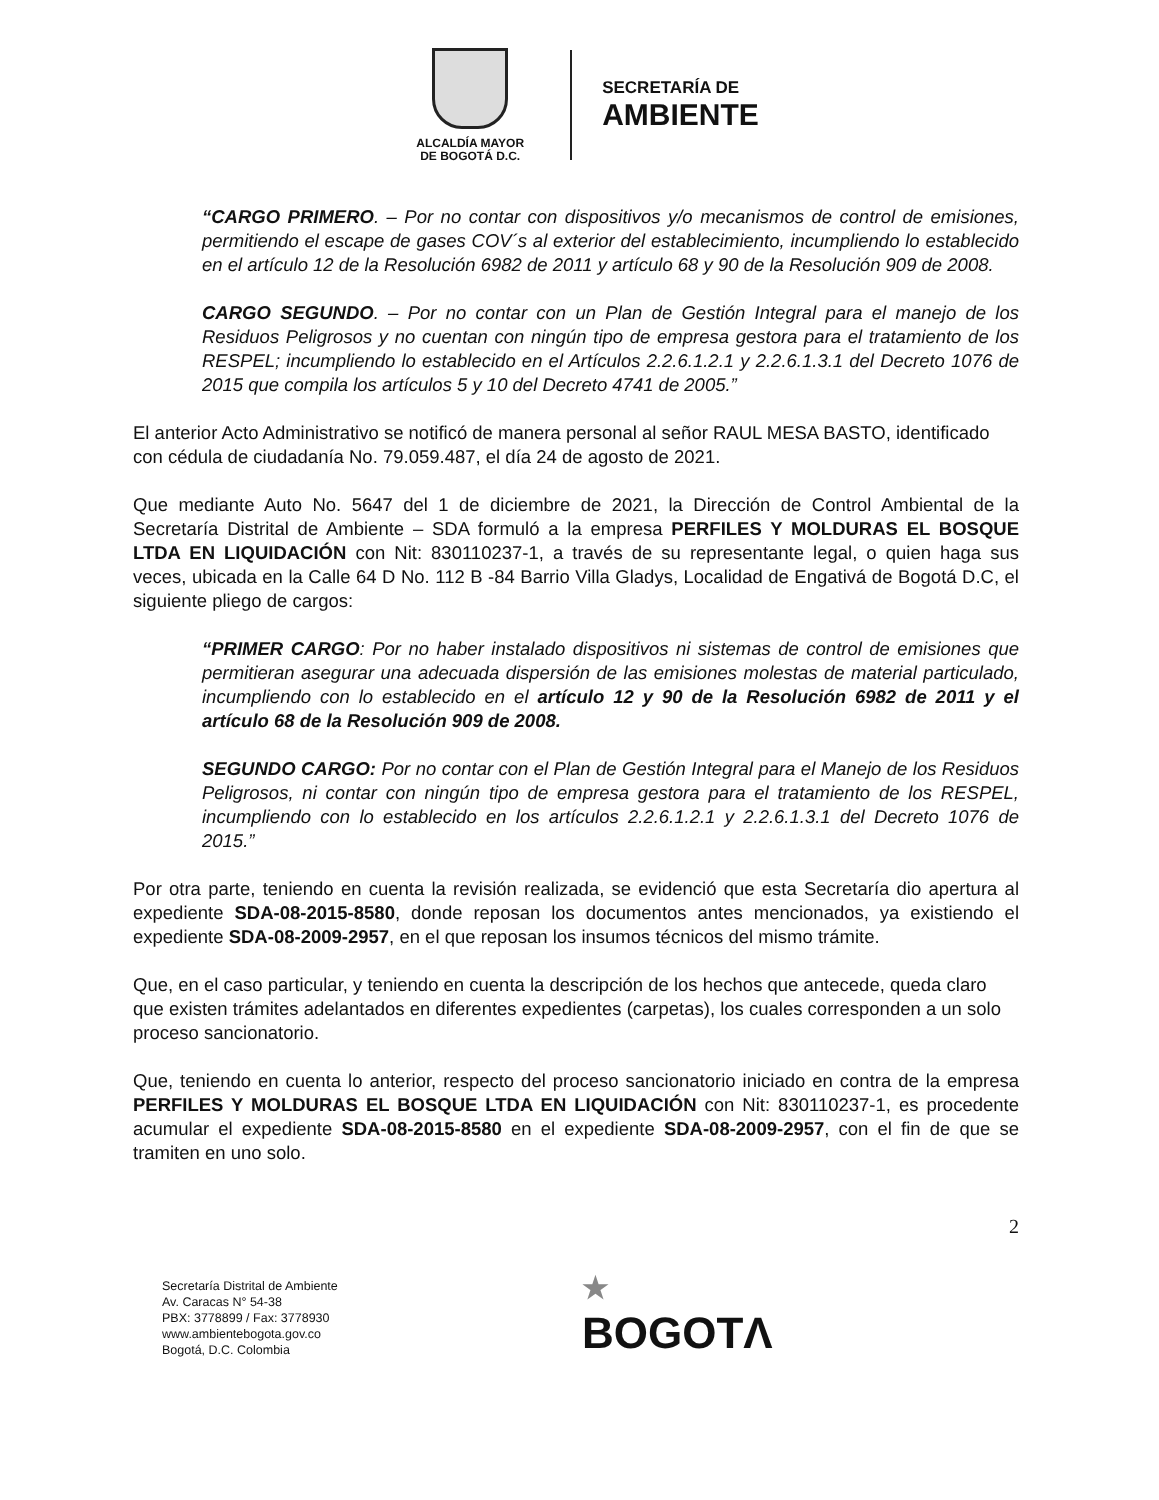ALCALDÍA MAYOR
DE BOGOTÁ D.C.
SECRETARÍA DE
AMBIENTE
“CARGO PRIMERO. – Por no contar con dispositivos y/o mecanismos de control de emisiones, permitiendo el escape de gases COV´s al exterior del establecimiento, incumpliendo lo establecido en el artículo 12 de la Resolución 6982 de 2011 y artículo 68 y 90 de la Resolución 909 de 2008.
CARGO SEGUNDO. – Por no contar con un Plan de Gestión Integral para el manejo de los Residuos Peligrosos y no cuentan con ningún tipo de empresa gestora para el tratamiento de los RESPEL; incumpliendo lo establecido en el Artículos 2.2.6.1.2.1 y 2.2.6.1.3.1 del Decreto 1076 de 2015 que compila los artículos 5 y 10 del Decreto 4741 de 2005.”
El anterior Acto Administrativo se notificó de manera personal al señor RAUL MESA BASTO, identificado con cédula de ciudadanía No. 79.059.487, el día 24 de agosto de 2021.
Que mediante Auto No. 5647 del 1 de diciembre de 2021, la Dirección de Control Ambiental de la Secretaría Distrital de Ambiente – SDA formuló a la empresa PERFILES Y MOLDURAS EL BOSQUE LTDA EN LIQUIDACIÓN con Nit: 830110237-1, a través de su representante legal, o quien haga sus veces, ubicada en la Calle 64 D No. 112 B -84 Barrio Villa Gladys, Localidad de Engativá de Bogotá D.C, el siguiente pliego de cargos:
“PRIMER CARGO: Por no haber instalado dispositivos ni sistemas de control de emisiones que permitieran asegurar una adecuada dispersión de las emisiones molestas de material particulado, incumpliendo con lo establecido en el artículo 12 y 90 de la Resolución 6982 de 2011 y el artículo 68 de la Resolución 909 de 2008.
SEGUNDO CARGO: Por no contar con el Plan de Gestión Integral para el Manejo de los Residuos Peligrosos, ni contar con ningún tipo de empresa gestora para el tratamiento de los RESPEL, incumpliendo con lo establecido en los artículos 2.2.6.1.2.1 y 2.2.6.1.3.1 del Decreto 1076 de 2015.”
Por otra parte, teniendo en cuenta la revisión realizada, se evidenció que esta Secretaría dio apertura al expediente SDA-08-2015-8580, donde reposan los documentos antes mencionados, ya existiendo el expediente SDA-08-2009-2957, en el que reposan los insumos técnicos del mismo trámite.
Que, en el caso particular, y teniendo en cuenta la descripción de los hechos que antecede, queda claro que existen trámites adelantados en diferentes expedientes (carpetas), los cuales corresponden a un solo proceso sancionatorio.
Que, teniendo en cuenta lo anterior, respecto del proceso sancionatorio iniciado en contra de la empresa PERFILES Y MOLDURAS EL BOSQUE LTDA EN LIQUIDACIÓN con Nit: 830110237-1, es procedente acumular el expediente SDA-08-2015-8580 en el expediente SDA-08-2009-2957, con el fin de que se tramiten en uno solo.
2
Secretaría Distrital de Ambiente
Av. Caracas N° 54-38
PBX: 3778899 / Fax: 3778930
www.ambientebogota.gov.co
Bogotá, D.C. Colombia
★
BOGOTΛ